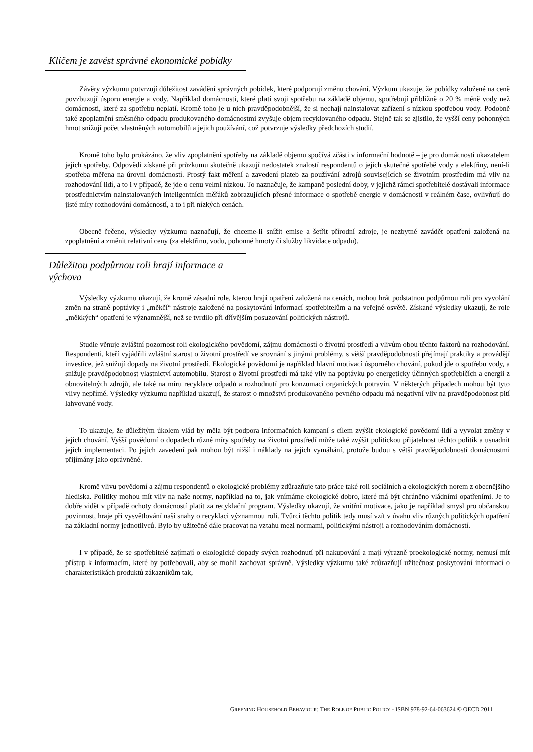Klíčem je zavést správné ekonomické pobídky
Závěry výzkumu potvrzují důležitost zavádění správných pobídek, které podporují změnu chování. Výzkum ukazuje, že pobídky založené na ceně povzbuzují úsporu energie a vody. Například domácnosti, které platí svoji spotřebu na základě objemu, spotřebují přibližně o 20 % méně vody než domácnosti, které za spotřebu neplatí. Kromě toho je u nich pravděpodobnější, že si nechají nainstalovat zařízení s nízkou spotřebou vody. Podobně také zpoplatnění směsného odpadu produkovaného domácnostmi zvyšuje objem recyklovaného odpadu. Stejně tak se zjistilo, že vyšší ceny pohonných hmot snižují počet vlastněných automobilů a jejich používání, což potvrzuje výsledky předchozích studií.
Kromě toho bylo prokázáno, že vliv zpoplatnění spotřeby na základě objemu spočívá zčásti v informační hodnotě – je pro domácnosti ukazatelem jejich spotřeby. Odpovědi získané při průzkumu skutečně ukazují nedostatek znalostí respondentů o jejich skutečné spotřebě vody a elektřiny, není-li spotřeba měřena na úrovni domácností. Prostý fakt měření a zavedení plateb za používání zdrojů souvisejících se životním prostředím má vliv na rozhodování lidí, a to i v případě, že jde o cenu velmi nízkou. To naznačuje, že kampaně poslední doby, v jejichž rámci spotřebitelé dostávali informace prostřednictvím nainstalovaných inteligentních měřáků zobrazujících přesné informace o spotřebě energie v domácnosti v reálném čase, ovlivňují do jisté míry rozhodování domácností, a to i při nízkých cenách.
Obecně řečeno, výsledky výzkumu naznačují, že chceme-li snížit emise a šetřit přírodní zdroje, je nezbytné zavádět opatření založená na zpoplatnění a změnit relativní ceny (za elektřinu, vodu, pohonné hmoty či služby likvidace odpadu).
Důležitou podpůrnou roli hrají informace a výchova
Výsledky výzkumu ukazují, že kromě zásadní role, kterou hrají opatření založená na cenách, mohou hrát podstatnou podpůrnou roli pro vyvolání změn na straně poptávky i „měkčí“ nástroje založené na poskytování informací spotřebitelům a na veřejné osvětě. Získané výsledky ukazují, že role „měkkých“ opatření je významnější, než se tvrdilo při dřívějším posuzování politických nástrojů.
Studie věnuje zvláštní pozornost roli ekologického povědomí, zájmu domácností o životní prostředí a vlivům obou těchto faktorů na rozhodování. Respondenti, kteří vyjádřili zvláštní starost o životní prostředí ve srovnání s jinými problémy, s větší pravděpodobností přejímají praktiky a provádějí investice, jež snižují dopady na životní prostředí. Ekologické povědomí je například hlavní motivací úsporného chování, pokud jde o spotřebu vody, a snižuje pravděpodobnost vlastnictví automobilu. Starost o životní prostředí má také vliv na poptávku po energeticky účinných spotřebičích a energii z obnovitelných zdrojů, ale také na míru recyklace odpadů a rozhodnutí pro konzumaci organických potravin. V některých případech mohou být tyto vlivy nepřímé. Výsledky výzkumu například ukazují, že starost o množství produkovaného pevného odpadu má negativní vliv na pravděpodobnost pití lahvované vody.
To ukazuje, že důležitým úkolem vlád by měla být podpora informačních kampaní s cílem zvýšit ekologické povědomí lidí a vyvolat změny v jejich chování. Vyšší povědomí o dopadech různé míry spotřeby na životní prostředí může také zvýšit politickou přijatelnost těchto politik a usnadnit jejich implementaci. Po jejich zavedení pak mohou být nižší i náklady na jejich vymáhání, protože budou s větší pravděpodobností domácnostmi přijímány jako oprávněné.
Kromě vlivu povědomí a zájmu respondentů o ekologické problémy zdůrazňuje tato práce také roli sociálních a ekologických norem z obecnějšího hlediska. Politiky mohou mít vliv na naše normy, například na to, jak vnímáme ekologické dobro, které má být chráněno vládními opatřeními. Je to dobře vidět v případě ochoty domácností platit za recyklační program. Výsledky ukazují, že vnitřní motivace, jako je například smysl pro občanskou povinnost, hraje při vysvětlování naší snahy o recyklaci významnou roli. Tvůrci těchto politik tedy musí vzít v úvahu vliv různých politických opatření na základní normy jednotlivců. Bylo by užitečné dále pracovat na vztahu mezi normami, politickými nástroji a rozhodováním domácností.
I v případě, že se spotřebitelé zajímají o ekologické dopady svých rozhodnutí při nakupování a mají výrazně proekologické normy, nemusí mít přístup k informacím, které by potřebovali, aby se mohli zachovat správně. Výsledky výzkumu také zdůrazňují užitečnost poskytování informací o charakteristikách produktů zákazníkům tak,
GREENING HOUSEHOLD BEHAVIOUR: THE ROLE OF PUBLIC POLICY - ISBN 978-92-64-063624 © OECD 2011